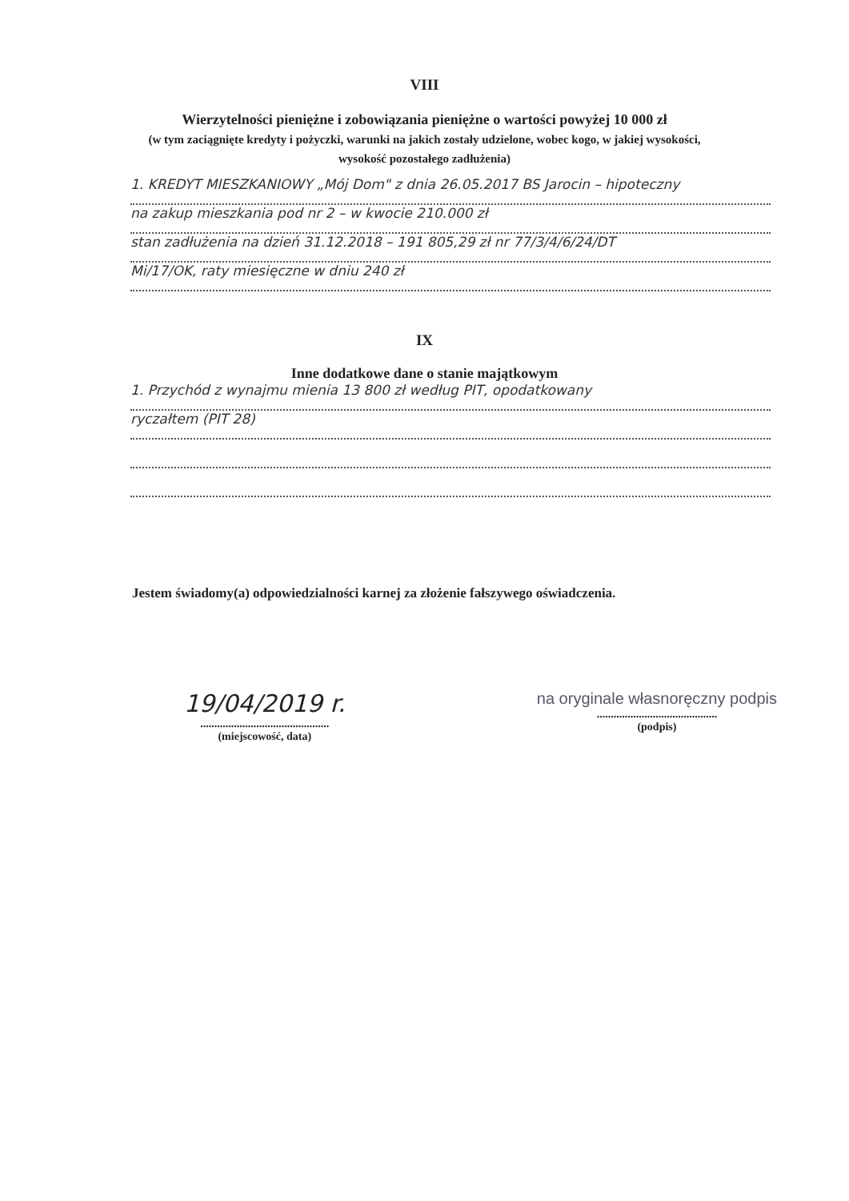VIII
Wierzytelności pieniężne i zobowiązania pieniężne o wartości powyżej 10 000 zł
(w tym zaciągnięte kredyty i pożyczki, warunki na jakich zostały udzielone, wobec kogo, w jakiej wysokości,
wysokość pozostałego zadłużenia)
1. KREDYT MIESZKANIOWY „Mój Dom" z dnia 26.05.2017 BS Jarocin – hipoteczny
na zakup mieszkania pod nr 2 – w kwocie 210.000 zł
stan zadłużenia na dzień 31.12.2018 – 191 805,29 zł nr 77/3/4/6/24/DT
Mi/17/OK, raty miesięczne w dniu 240 zł
IX
Inne dodatkowe dane o stanie majątkowym
1. Przychód z wynajmu mienia 13 800 zł według PIT, opodatkowany
ryczałtem (PIT 28)
Jestem świadomy(a) odpowiedzialności karnej za złożenie fałszywego oświadczenia.
19/04/2019 r.
..............................................
(miejscowość, data)
na oryginale własnoręczny podpis
...........................................
(podpis)